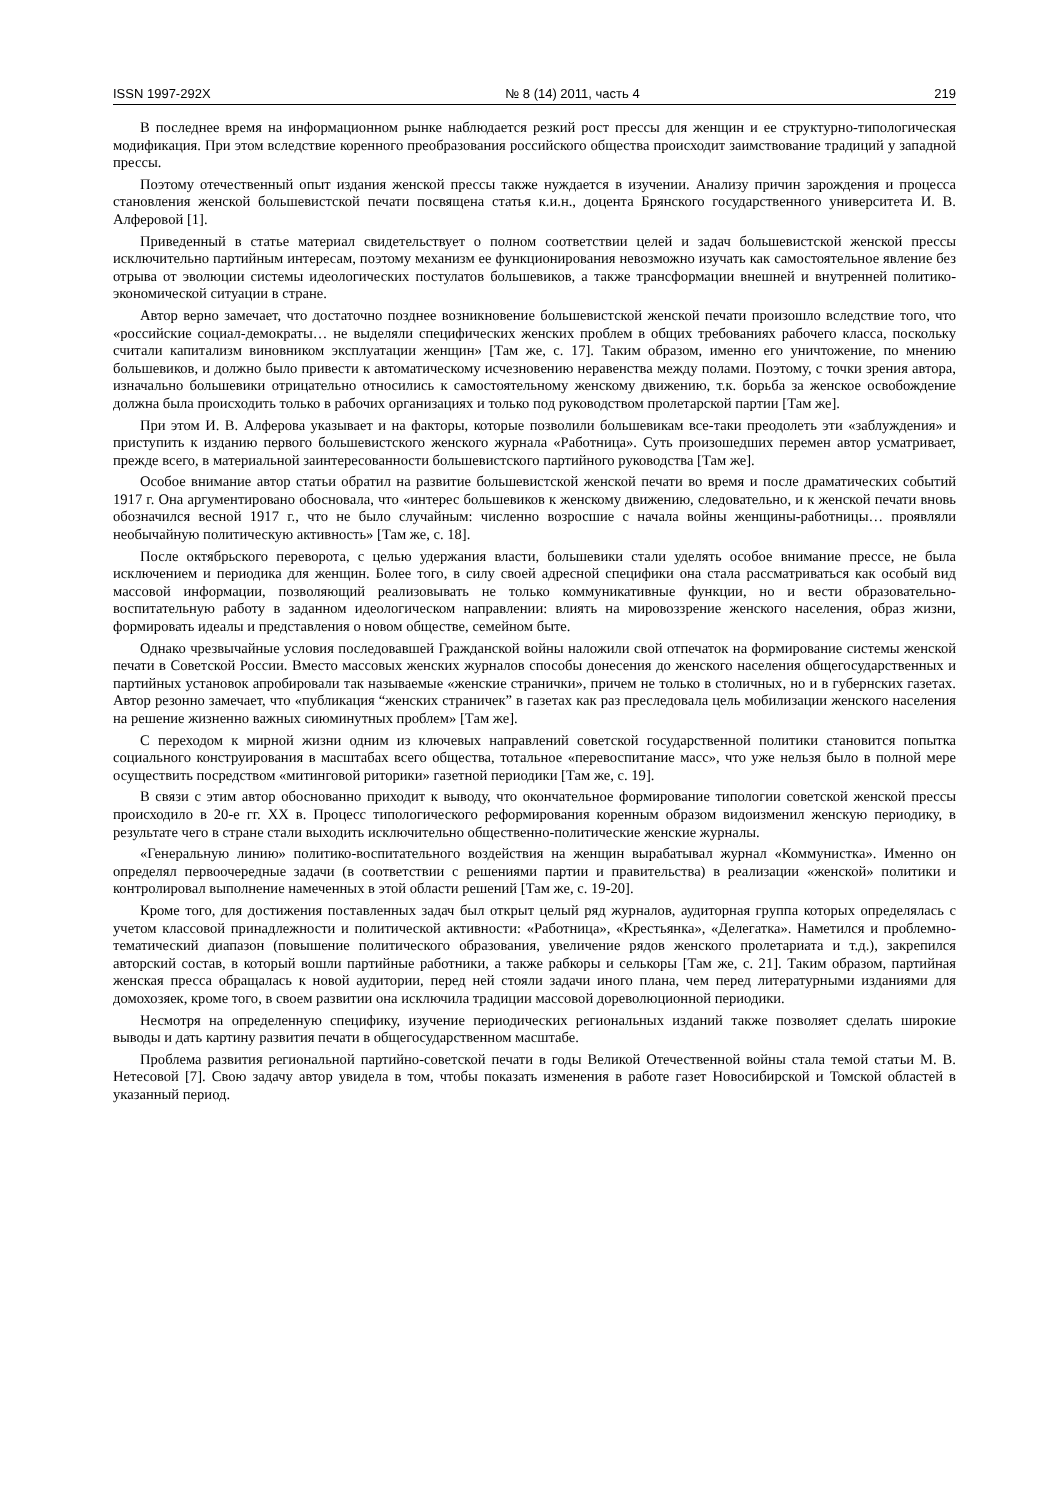ISSN 1997-292X № 8 (14) 2011, часть 4 219
В последнее время на информационном рынке наблюдается резкий рост прессы для женщин и ее структурно-типологическая модификация. При этом вследствие коренного преобразования российского общества происходит заимствование традиций у западной прессы.
Поэтому отечественный опыт издания женской прессы также нуждается в изучении. Анализу причин зарождения и процесса становления женской большевистской печати посвящена статья к.и.н., доцента Брянского государственного университета И. В. Алферовой [1].
Приведенный в статье материал свидетельствует о полном соответствии целей и задач большевистской женской прессы исключительно партийным интересам, поэтому механизм ее функционирования невозможно изучать как самостоятельное явление без отрыва от эволюции системы идеологических постулатов большевиков, а также трансформации внешней и внутренней политико-экономической ситуации в стране.
Автор верно замечает, что достаточно позднее возникновение большевистской женской печати произошло вследствие того, что «российские социал-демократы… не выделяли специфических женских проблем в общих требованиях рабочего класса, поскольку считали капитализм виновником эксплуатации женщин» [Там же, с. 17]. Таким образом, именно его уничтожение, по мнению большевиков, и должно было привести к автоматическому исчезновению неравенства между полами. Поэтому, с точки зрения автора, изначально большевики отрицательно относились к самостоятельному женскому движению, т.к. борьба за женское освобождение должна была происходить только в рабочих организациях и только под руководством пролетарской партии [Там же].
При этом И. В. Алферова указывает и на факторы, которые позволили большевикам все-таки преодолеть эти «заблуждения» и приступить к изданию первого большевистского женского журнала «Работница». Суть произошедших перемен автор усматривает, прежде всего, в материальной заинтересованности большевистского партийного руководства [Там же].
Особое внимание автор статьи обратил на развитие большевистской женской печати во время и после драматических событий 1917 г. Она аргументировано обосновала, что «интерес большевиков к женскому движению, следовательно, и к женской печати вновь обозначился весной 1917 г., что не было случайным: численно возросшие с начала войны женщины-работницы… проявляли необычайную политическую активность» [Там же, с. 18].
После октябрьского переворота, с целью удержания власти, большевики стали уделять особое внимание прессе, не была исключением и периодика для женщин. Более того, в силу своей адресной специфики она стала рассматриваться как особый вид массовой информации, позволяющий реализовывать не только коммуникативные функции, но и вести образовательно-воспитательную работу в заданном идеологическом направлении: влиять на мировоззрение женского населения, образ жизни, формировать идеалы и представления о новом обществе, семейном быте.
Однако чрезвычайные условия последовавшей Гражданской войны наложили свой отпечаток на формирование системы женской печати в Советской России. Вместо массовых женских журналов способы донесения до женского населения общегосударственных и партийных установок апробировали так называемые «женские странички», причем не только в столичных, но и в губернских газетах. Автор резонно замечает, что «публикация “женских страничек” в газетах как раз преследовала цель мобилизации женского населения на решение жизненно важных сиюминутных проблем» [Там же].
С переходом к мирной жизни одним из ключевых направлений советской государственной политики становится попытка социального конструирования в масштабах всего общества, тотальное «перевоспитание масс», что уже нельзя было в полной мере осуществить посредством «митинговой риторики» газетной периодики [Там же, с. 19].
В связи с этим автор обоснованно приходит к выводу, что окончательное формирование типологии советской женской прессы происходило в 20-е гг. XX в. Процесс типологического реформирования коренным образом видоизменил женскую периодику, в результате чего в стране стали выходить исключительно общественно-политические женские журналы.
«Генеральную линию» политико-воспитательного воздействия на женщин вырабатывал журнал «Коммунистка». Именно он определял первоочередные задачи (в соответствии с решениями партии и правительства) в реализации «женской» политики и контролировал выполнение намеченных в этой области решений [Там же, с. 19-20].
Кроме того, для достижения поставленных задач был открыт целый ряд журналов, аудиторная группа которых определялась с учетом классовой принадлежности и политической активности: «Работница», «Крестьянка», «Делегатка». Наметился и проблемно-тематический диапазон (повышение политического образования, увеличение рядов женского пролетариата и т.д.), закрепился авторский состав, в который вошли партийные работники, а также рабкоры и селькоры [Там же, с. 21]. Таким образом, партийная женская пресса обращалась к новой аудитории, перед ней стояли задачи иного плана, чем перед литературными изданиями для домохозяек, кроме того, в своем развитии она исключила традиции массовой дореволюционной периодики.
Несмотря на определенную специфику, изучение периодических региональных изданий также позволяет сделать широкие выводы и дать картину развития печати в общегосударственном масштабе.
Проблема развития региональной партийно-советской печати в годы Великой Отечественной войны стала темой статьи М. В. Нетесовой [7]. Свою задачу автор увидела в том, чтобы показать изменения в работе газет Новосибирской и Томской областей в указанный период.